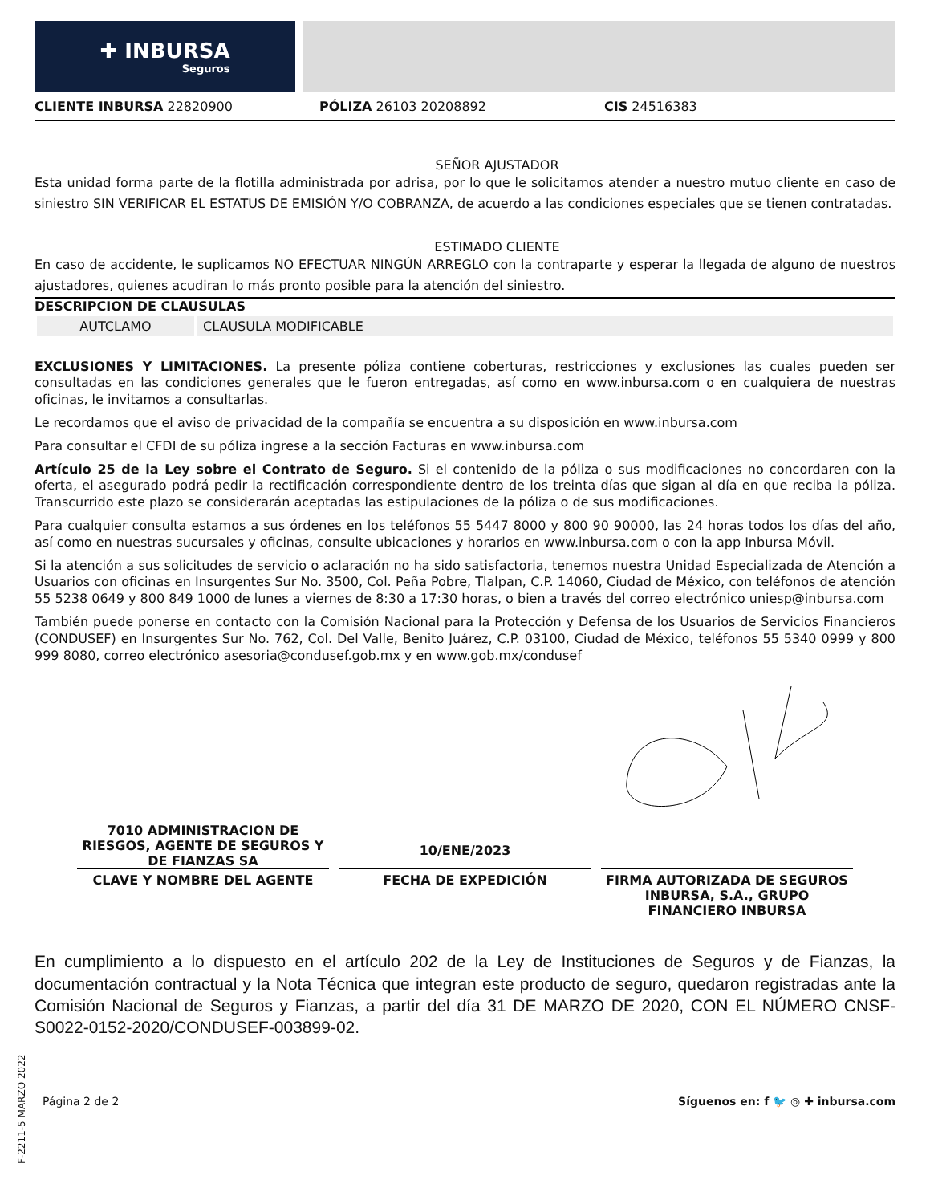F-2211-5 MARZO 2022
✚ INBURSA
Seguros
CLIENTE INBURSA 22820900 PÓLIZA 26103 20208892 CIS 24516383
SEÑOR AJUSTADOR
Esta unidad forma parte de la flotilla administrada por adrisa, por lo que le solicitamos atender a nuestro mutuo cliente en caso de siniestro SIN VERIFICAR EL ESTATUS DE EMISIÓN Y/O COBRANZA, de acuerdo a las condiciones especiales que se tienen contratadas.
ESTIMADO CLIENTE
En caso de accidente, le suplicamos NO EFECTUAR NINGÚN ARREGLO con la contraparte y esperar la llegada de alguno de nuestros ajustadores, quienes acudiran lo más pronto posible para la atención del siniestro.
DESCRIPCION DE CLAUSULAS
| AUTCLAMO | CLAUSULA MODIFICABLE |
EXCLUSIONES Y LIMITACIONES. La presente póliza contiene coberturas, restricciones y exclusiones las cuales pueden ser consultadas en las condiciones generales que le fueron entregadas, así como en www.inbursa.com o en cualquiera de nuestras oficinas, le invitamos a consultarlas.
Le recordamos que el aviso de privacidad de la compañía se encuentra a su disposición en www.inbursa.com
Para consultar el CFDI de su póliza ingrese a la sección Facturas en www.inbursa.com
Artículo 25 de la Ley sobre el Contrato de Seguro. Si el contenido de la póliza o sus modificaciones no concordaren con la oferta, el asegurado podrá pedir la rectificación correspondiente dentro de los treinta días que sigan al día en que reciba la póliza. Transcurrido este plazo se considerarán aceptadas las estipulaciones de la póliza o de sus modificaciones.
Para cualquier consulta estamos a sus órdenes en los teléfonos 55 5447 8000 y 800 90 90000, las 24 horas todos los días del año, así como en nuestras sucursales y oficinas, consulte ubicaciones y horarios en www.inbursa.com o con la app Inbursa Móvil.
Si la atención a sus solicitudes de servicio o aclaración no ha sido satisfactoria, tenemos nuestra Unidad Especializada de Atención a Usuarios con oficinas en Insurgentes Sur No. 3500, Col. Peña Pobre, Tlalpan, C.P. 14060, Ciudad de México, con teléfonos de atención 55 5238 0649 y 800 849 1000 de lunes a viernes de 8:30 a 17:30 horas, o bien a través del correo electrónico uniesp@inbursa.com
También puede ponerse en contacto con la Comisión Nacional para la Protección y Defensa de los Usuarios de Servicios Financieros (CONDUSEF) en Insurgentes Sur No. 762, Col. Del Valle, Benito Juárez, C.P. 03100, Ciudad de México, teléfonos 55 5340 0999 y 800 999 8080, correo electrónico asesoria@condusef.gob.mx y en www.gob.mx/condusef
7010 ADMINISTRACION DE RIESGOS, AGENTE DE SEGUROS Y DE FIANZAS SA
10/ENE/2023
CLAVE Y NOMBRE DEL AGENTE FECHA DE EXPEDICIÓN FIRMA AUTORIZADA DE SEGUROS INBURSA, S.A., GRUPO FINANCIERO INBURSA
En cumplimiento a lo dispuesto en el artículo 202 de la Ley de Instituciones de Seguros y de Fianzas, la documentación contractual y la Nota Técnica que integran este producto de seguro, quedaron registradas ante la Comisión Nacional de Seguros y Fianzas, a partir del día 31 DE MARZO DE 2020, CON EL NÚMERO CNSF-S0022-0152-2020/CONDUSEF-003899-02.
Página 2 de 2 Síguenos en: f 🐦 ◎ ✚ inbursa.com